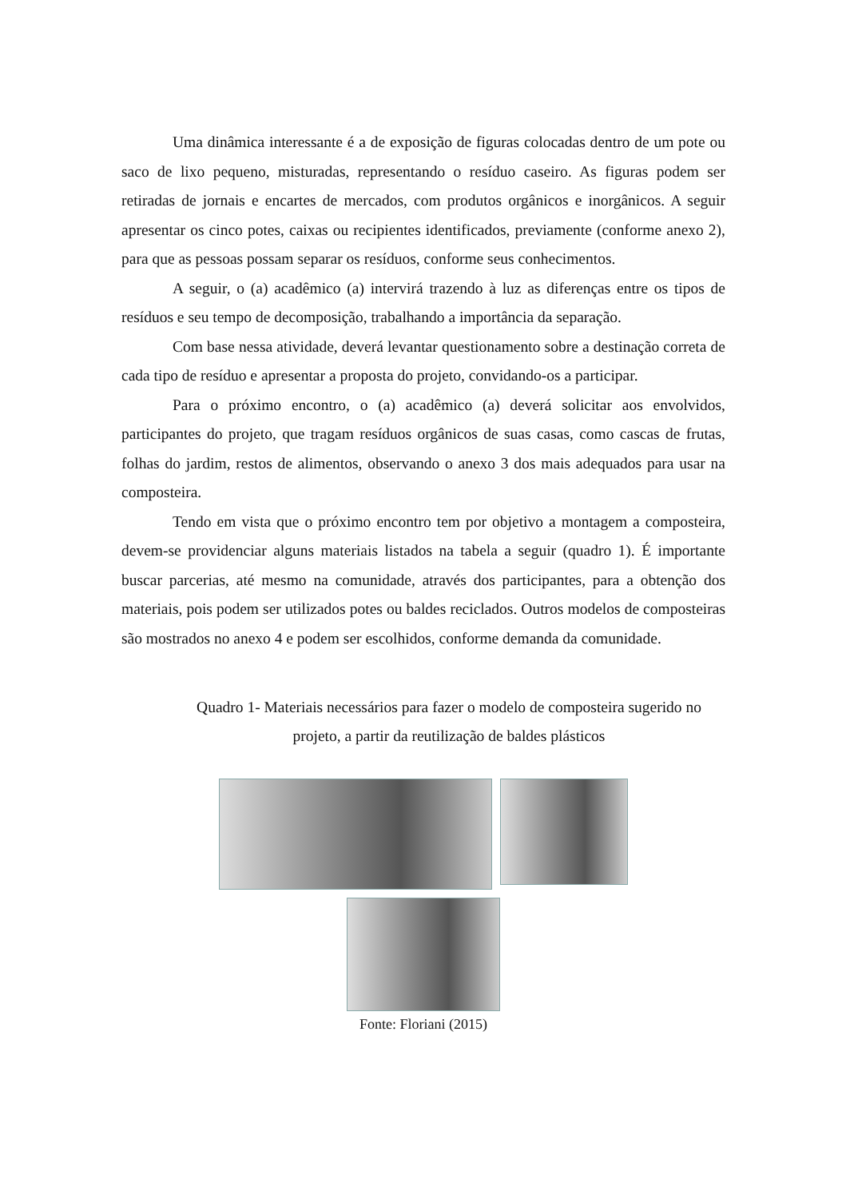Uma dinâmica interessante é a de exposição de figuras colocadas dentro de um pote ou saco de lixo pequeno, misturadas, representando o resíduo caseiro. As figuras podem ser retiradas de jornais e encartes de mercados, com produtos orgânicos e inorgânicos. A seguir apresentar os cinco potes, caixas ou recipientes identificados, previamente (conforme anexo 2), para que as pessoas possam separar os resíduos, conforme seus conhecimentos.
A seguir, o (a) acadêmico (a) intervirá trazendo à luz as diferenças entre os tipos de resíduos e seu tempo de decomposição, trabalhando a importância da separação.
Com base nessa atividade, deverá levantar questionamento sobre a destinação correta de cada tipo de resíduo e apresentar a proposta do projeto, convidando-os a participar.
Para o próximo encontro, o (a) acadêmico (a) deverá solicitar aos envolvidos, participantes do projeto, que tragam resíduos orgânicos de suas casas, como cascas de frutas, folhas do jardim, restos de alimentos, observando o anexo 3 dos mais adequados para usar na composteira.
Tendo em vista que o próximo encontro tem por objetivo a montagem a composteira, devem-se providenciar alguns materiais listados na tabela a seguir (quadro 1). É importante buscar parcerias, até mesmo na comunidade, através dos participantes, para a obtenção dos materiais, pois podem ser utilizados potes ou baldes reciclados. Outros modelos de composteiras são mostrados no anexo 4 e podem ser escolhidos, conforme demanda da comunidade.
Quadro 1- Materiais necessários para fazer o modelo de composteira sugerido no
projeto, a partir da reutilização de baldes plásticos
Fonte: Floriani (2015)